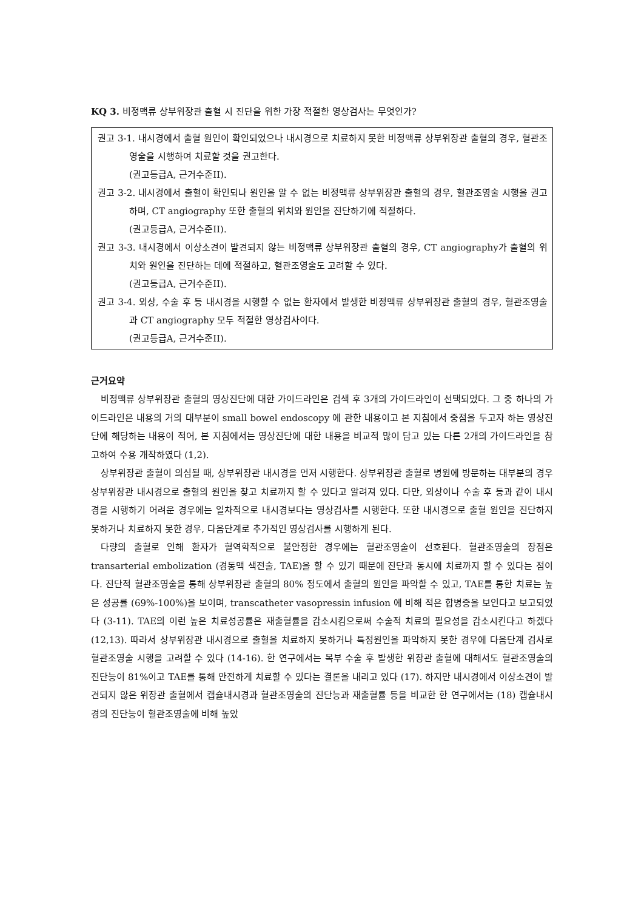KQ 3. 비정맥류 상부위장관 출혈 시 진단을 위한 가장 적절한 영상검사는 무엇인가?
권고 3-1. 내시경에서 출혈 원인이 확인되었으나 내시경으로 치료하지 못한 비정맥류 상부위장관 출혈의 경우, 혈관조영술을 시행하여 치료할 것을 권고한다.
(권고등급A, 근거수준II).
권고 3-2. 내시경에서 출혈이 확인되나 원인을 알 수 없는 비정맥류 상부위장관 출혈의 경우, 혈관조영술 시행을 권고하며, CT angiography 또한 출혈의 위치와 원인을 진단하기에 적절하다.
(권고등급A, 근거수준II).
권고 3-3. 내시경에서 이상소견이 발견되지 않는 비정맥류 상부위장관 출혈의 경우, CT angiography가 출혈의 위치와 원인을 진단하는 데에 적절하고, 혈관조영술도 고려할 수 있다.
(권고등급A, 근거수준II).
권고 3-4. 외상, 수술 후 등 내시경을 시행할 수 없는 환자에서 발생한 비정맥류 상부위장관 출혈의 경우, 혈관조영술과 CT angiography 모두 적절한 영상검사이다.
(권고등급A, 근거수준II).
근거요약
비정맥류 상부위장관 출혈의 영상진단에 대한 가이드라인은 검색 후 3개의 가이드라인이 선택되었다. 그 중 하나의 가이드라인은 내용의 거의 대부분이 small bowel endoscopy 에 관한 내용이고 본 지침에서 중점을 두고자 하는 영상진단에 해당하는 내용이 적어, 본 지침에서는 영상진단에 대한 내용을 비교적 많이 담고 있는 다른 2개의 가이드라인을 참고하여 수용 개작하였다 (1,2).
상부위장관 출혈이 의심될 때, 상부위장관 내시경을 먼저 시행한다. 상부위장관 출혈로 병원에 방문하는 대부분의 경우 상부위장관 내시경으로 출혈의 원인을 찾고 치료까지 할 수 있다고 알려져 있다. 다만, 외상이나 수술 후 등과 같이 내시경을 시행하기 어려운 경우에는 일차적으로 내시경보다는 영상검사를 시행한다. 또한 내시경으로 출혈 원인을 진단하지 못하거나 치료하지 못한 경우, 다음단계로 추가적인 영상검사를 시행하게 된다.
다량의 출혈로 인해 환자가 혈역학적으로 불안정한 경우에는 혈관조영술이 선호된다. 혈관조영술의 장점은 transarterial embolization (경동맥 색전술, TAE)을 할 수 있기 때문에 진단과 동시에 치료까지 할 수 있다는 점이다. 진단적 혈관조영술을 통해 상부위장관 출혈의 80% 정도에서 출혈의 원인을 파악할 수 있고, TAE를 통한 치료는 높은 성공률 (69%-100%)을 보이며, transcatheter vasopressin infusion 에 비해 적은 합병증을 보인다고 보고되었다 (3-11). TAE의 이런 높은 치료성공률은 재출혈률을 감소시킴으로써 수술적 치료의 필요성을 감소시킨다고 하겠다 (12,13). 따라서 상부위장관 내시경으로 출혈을 치료하지 못하거나 특정원인을 파악하지 못한 경우에 다음단계 검사로 혈관조영술 시행을 고려할 수 있다 (14-16). 한 연구에서는 복부 수술 후 발생한 위장관 출혈에 대해서도 혈관조영술의 진단능이 81%이고 TAE를 통해 안전하게 치료할 수 있다는 결론을 내리고 있다 (17). 하지만 내시경에서 이상소견이 발견되지 않은 위장관 출혈에서 캡슐내시경과 혈관조영술의 진단능과 재출혈률 등을 비교한 한 연구에서는 (18) 캡슐내시경의 진단능이 혈관조영술에 비해 높았